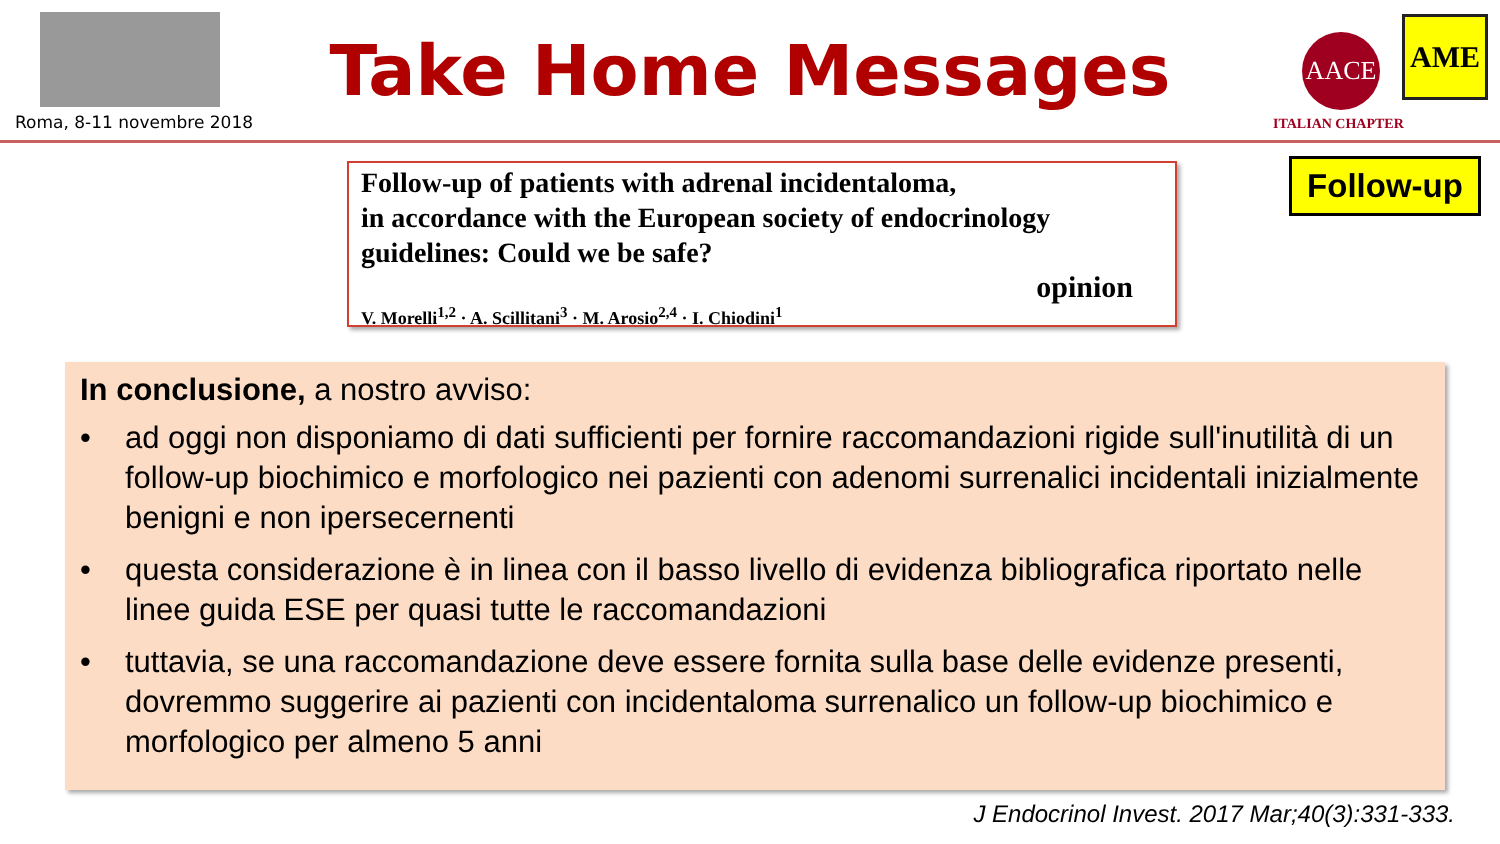Roma, 8-11 novembre 2018
Take Home Messages AACE AME
ITALIAN CHAPTER
Follow-up of patients with adrenal incidentaloma,
in accordance with the European society of endocrinology
guidelines: Could we be safe?
opinion
V. Morelli<sup>1,2</sup> · A. Scillitani<sup>3</sup> · M. Arosio<sup>2,4</sup> · I. Chiodini<sup>1</sup>
Follow-up
In conclusione, a nostro avviso:
• ad oggi non disponiamo di dati sufficienti per fornire raccomandazioni rigide sull'inutilità di un follow-up biochimico e morfologico nei pazienti con adenomi surrenalici incidentali inizialmente benigni e non ipersecernenti
• questa considerazione è in linea con il basso livello di evidenza bibliografica riportato nelle linee guida ESE per quasi tutte le raccomandazioni
• tuttavia, se una raccomandazione deve essere fornita sulla base delle evidenze presenti, dovremmo suggerire ai pazienti con incidentaloma surrenalico un follow-up biochimico e morfologico per almeno 5 anni
J Endocrinol Invest. 2017 Mar;40(3):331-333.